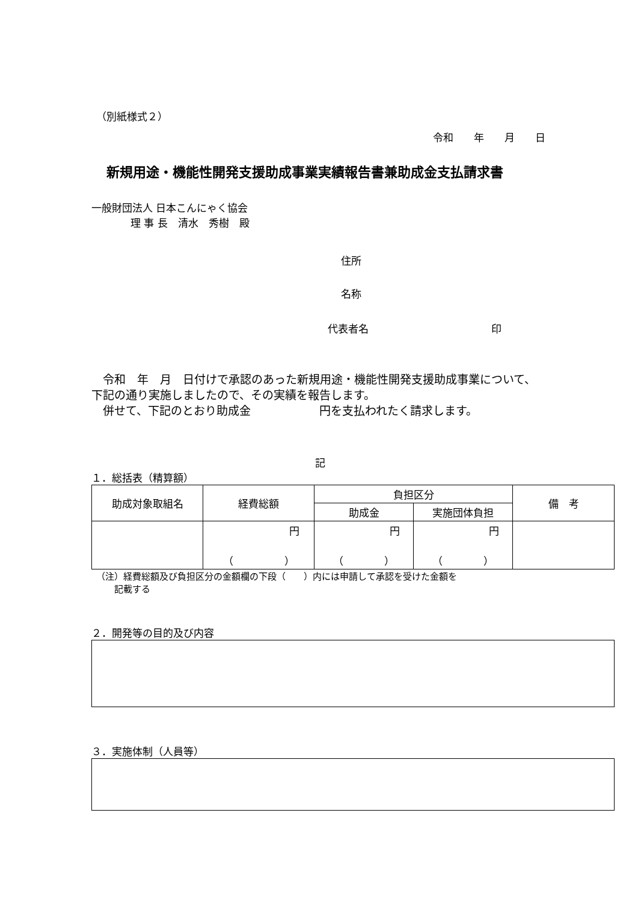（別紙様式２）
令和　　年　　月　　日
新規用途・機能性開発支援助成事業実績報告書兼助成金支払請求書
一般財団法人 日本こんにゃく協会
理 事 長　清水　秀樹　殿
住所
名称
代表者名　　　　　　　　　　　　印
　令和　年　月　日付けで承認のあった新規用途・機能性開発支援助成事業について、下記の通り実施しましたので、その実績を報告します。
　併せて、下記のとおり助成金　　　　　　円を支払われたく請求します。
記
１．総括表（精算額）
| 助成対象取組名 | 経費総額 | 負担区分 | | 備 考 |
| --- | --- | --- | --- | --- |
| | | 助成金 | 実施団体負担 | |
| | 円 （ ） | 円 （ ） | 円 （ ） | |
（注）経費総額及び負担区分の金額欄の下段（　　）内には申請して承認を受けた金額を
　　記載する
２．開発等の目的及び内容
３．実施体制（人員等）